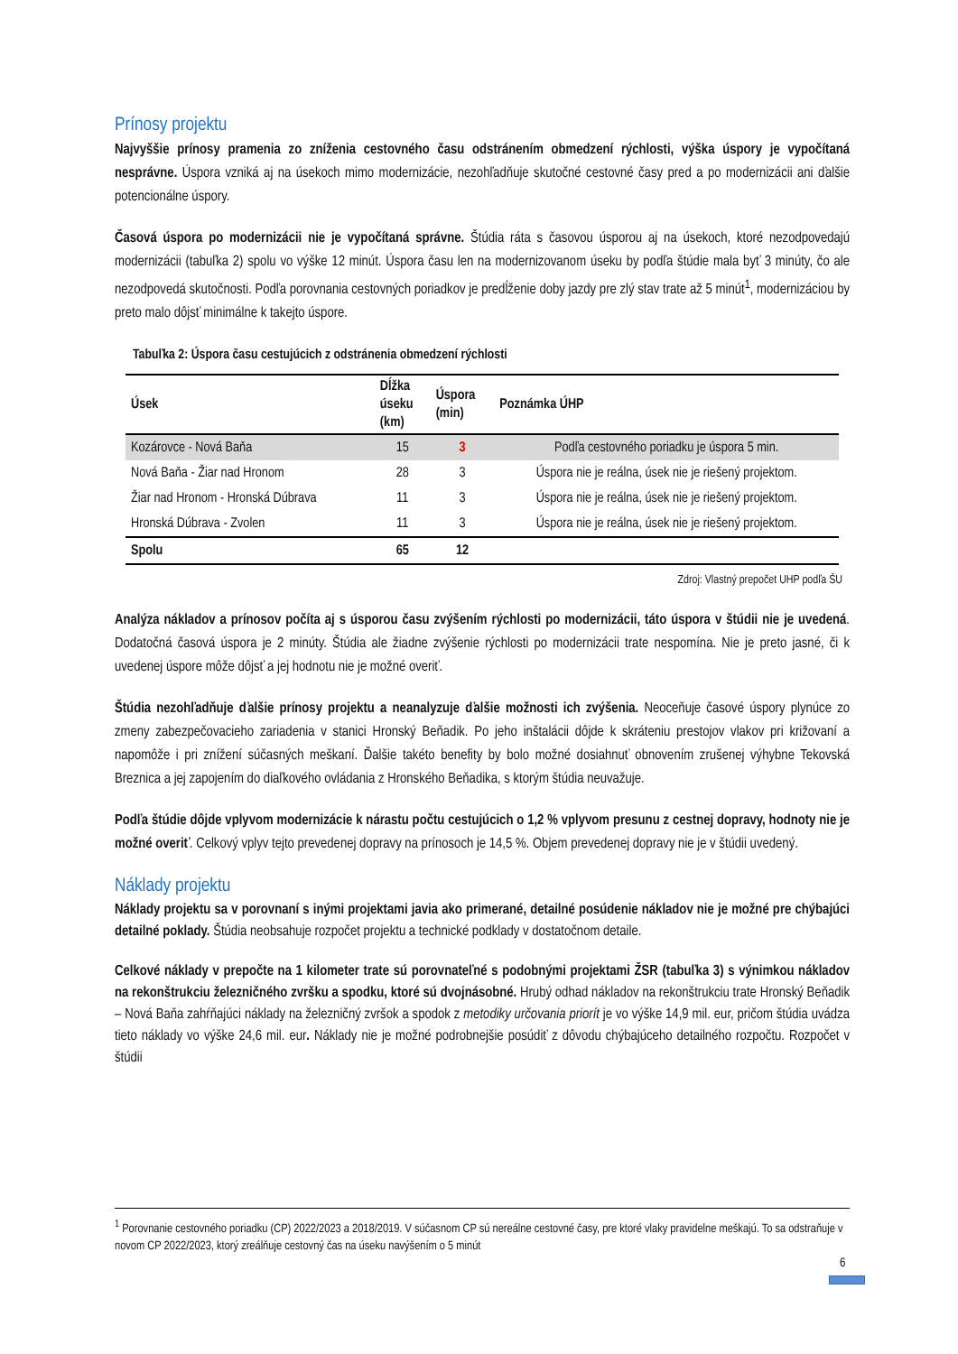Prínosy projektu
Najvyššie prínosy pramenia zo zníženia cestovného času odstránením obmedzení rýchlosti, výška úspory je vypočítaná nesprávne. Úspora vzniká aj na úsekoch mimo modernizácie, nezohľadňuje skutočné cestovné časy pred a po modernizácii ani ďalšie potencionálne úspory.
Časová úspora po modernizácii nie je vypočítaná správne. Štúdia ráta s časovou úsporou aj na úsekoch, ktoré nezodpovedajú modernizácii (tabuľka 2) spolu vo výške 12 minút. Úspora času len na modernizovanom úseku by podľa štúdie mala byť 3 minúty, čo ale nezodpovedá skutočnosti. Podľa porovnania cestovných poriadkov je predĺženie doby jazdy pre zlý stav trate až 5 minút<sup>1</sup>, modernizáciou by preto malo dôjsť minimálne k takejto úspore.
Tabuľka 2: Úspora času cestujúcich z odstránenia obmedzení rýchlosti
| Úsek | Dĺžka úseku (km) | Úspora (min) | Poznámka ÚHP |
| --- | --- | --- | --- |
| Kozárovce - Nová Baňa | 15 | 3 | Podľa cestovného poriadku je úspora 5 min. |
| Nová Baňa - Žiar nad Hronom | 28 | 3 | Úspora nie je reálna, úsek nie je riešený projektom. |
| Žiar nad Hronom - Hronská Dúbrava | 11 | 3 | Úspora nie je reálna, úsek nie je riešený projektom. |
| Hronská Dúbrava - Zvolen | 11 | 3 | Úspora nie je reálna, úsek nie je riešený projektom. |
| Spolu | 65 | 12 | |
Zdroj: Vlastný prepočet UHP podľa ŠU
Analýza nákladov a prínosov počíta aj s úsporou času zvýšením rýchlosti po modernizácii, táto úspora v štúdii nie je uvedená. Dodatočná časová úspora je 2 minúty. Štúdia ale žiadne zvýšenie rýchlosti po modernizácii trate nespomína. Nie je preto jasné, či k uvedenej úspore môže dôjsť a jej hodnotu nie je možné overiť.
Štúdia nezohľadňuje ďalšie prínosy projektu a neanalyzuje ďalšie možnosti ich zvýšenia. Neoceňuje časové úspory plynúce zo zmeny zabezpečovacieho zariadenia v stanici Hronský Beňadik. Po jeho inštalácii dôjde k skráteniu prestojov vlakov pri križovaní a napomôže i pri znížení súčasných meškaní. Ďalšie takéto benefity by bolo možné dosiahnuť obnovením zrušenej výhybne Tekovská Breznica a jej zapojením do diaľkového ovládania z Hronského Beňadika, s ktorým štúdia neuvažuje.
Podľa štúdie dôjde vplyvom modernizácie k nárastu počtu cestujúcich o 1,2 % vplyvom presunu z cestnej dopravy, hodnoty nie je možné overiť. Celkový vplyv tejto prevedenej dopravy na prínosoch je 14,5 %. Objem prevedenej dopravy nie je v štúdii uvedený.
Náklady projektu
Náklady projektu sa v porovnaní s inými projektami javia ako primerané, detailné posúdenie nákladov nie je možné pre chýbajúci detailné poklady. Štúdia neobsahuje rozpočet projektu a technické podklady v dostatočnom detaile.
Celkové náklady v prepočte na 1 kilometer trate sú porovnateľné s podobnými projektami ŽSR (tabuľka 3) s výnimkou nákladov na rekonštrukciu železničného zvršku a spodku, ktoré sú dvojnásobné. Hrubý odhad nákladov na rekonštrukciu trate Hronský Beňadik – Nová Baňa zahŕňajúci náklady na železničný zvršok a spodok z metodiky určovania priorít je vo výške 14,9 mil. eur, pričom štúdia uvádza tieto náklady vo výške 24,6 mil. eur. Náklady nie je možné podrobnejšie posúdiť z dôvodu chýbajúceho detailného rozpočtu. Rozpočet v štúdii
<sup>1</sup> Porovnanie cestovného poriadku (CP) 2022/2023 a 2018/2019. V súčasnom CP sú nereálne cestovné časy, pre ktoré vlaky pravidelne meškajú. To sa odstraňuje v novom CP 2022/2023, ktorý zreálňuje cestovný čas na úseku navýšením o 5 minút
6